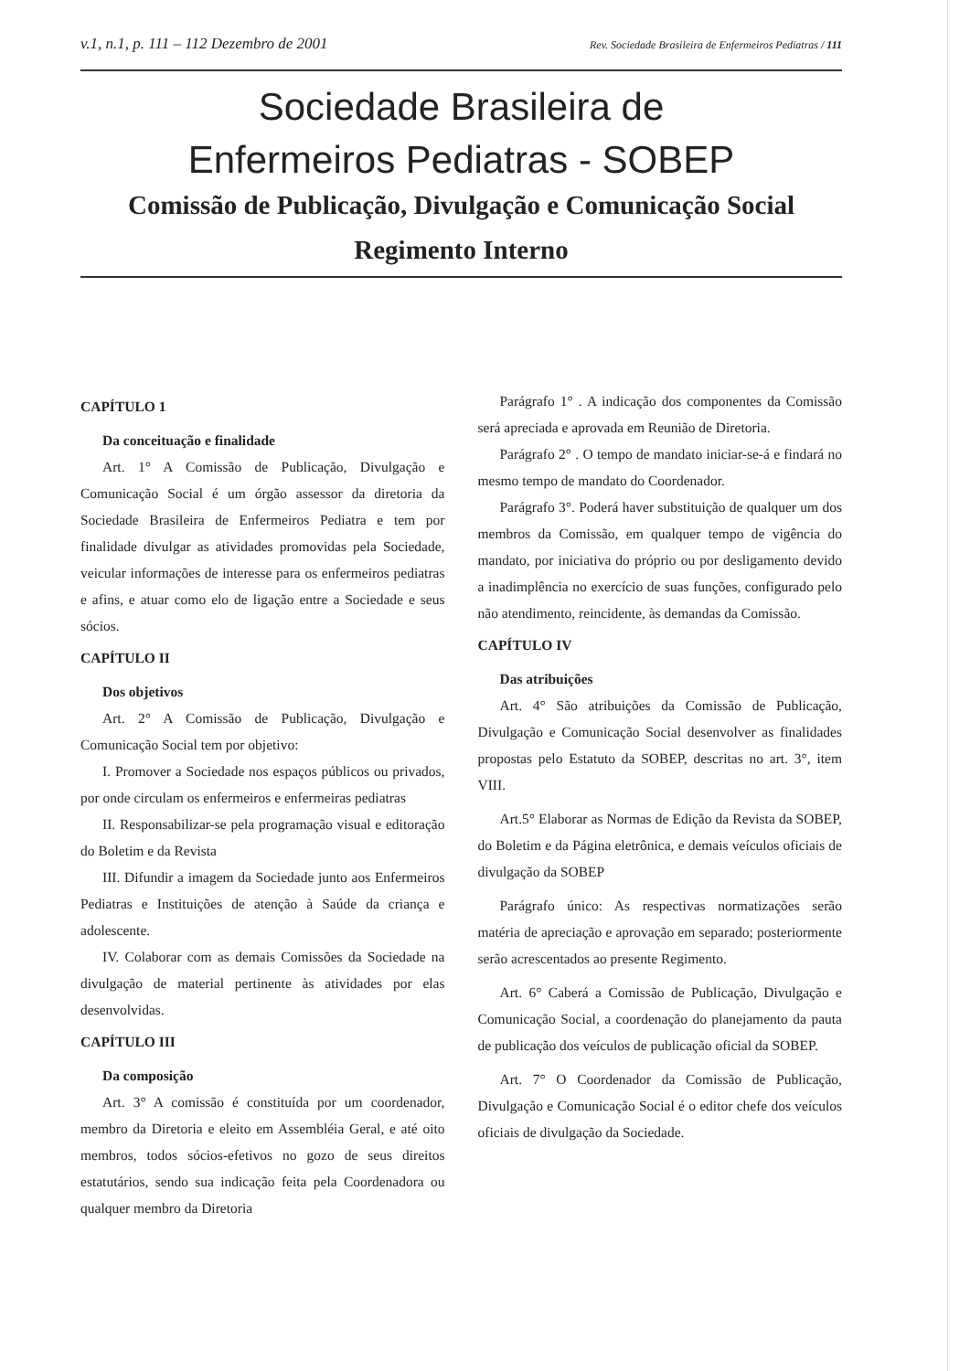v.1, n.1, p. 111 – 112 Dezembro de 2001 Rev. Sociedade Brasileira de Enfermeiros Pediatras / 111
Sociedade Brasileira de
Enfermeiros Pediatras - SOBEP
Comissão de Publicação, Divulgação e Comunicação Social
Regimento Interno
CAPÍTULO 1
Da conceituação e finalidade
Art. 1° A Comissão de Publicação, Divulgação e Comunicação Social é um órgão assessor da diretoria da Sociedade Brasileira de Enfermeiros Pediatra e tem por finalidade divulgar as atividades promovidas pela Sociedade, veicular informações de interesse para os enfermeiros pediatras e afins, e atuar como elo de ligação entre a Sociedade e seus sócios.
CAPÍTULO II
Dos objetivos
Art. 2° A Comissão de Publicação, Divulgação e Comunicação Social tem por objetivo:
I. Promover a Sociedade nos espaços públicos ou privados, por onde circulam os enfermeiros e enfermeiras pediatras
II. Responsabilizar-se pela programação visual e editoração do Boletim e da Revista
III. Difundir a imagem da Sociedade junto aos Enfermeiros Pediatras e Instituições de atenção à Saúde da criança e adolescente.
IV. Colaborar com as demais Comissões da Sociedade na divulgação de material pertinente às atividades por elas desenvolvidas.
CAPÍTULO III
Da composição
Art. 3° A comissão é constituída por um coordenador, membro da Diretoria e eleito em Assembléia Geral, e até oito membros, todos sócios-efetivos no gozo de seus direitos estatutários, sendo sua indicação feita pela Coordenadora ou qualquer membro da Diretoria
Parágrafo 1° . A indicação dos componentes da Comissão será apreciada e aprovada em Reunião de Diretoria.
Parágrafo 2° . O tempo de mandato iniciar-se-á e findará no mesmo tempo de mandato do Coordenador.
Parágrafo 3°. Poderá haver substituição de qualquer um dos membros da Comissão, em qualquer tempo de vigência do mandato, por iniciativa do próprio ou por desligamento devido a inadimplência no exercício de suas funções, configurado pelo não atendimento, reincidente, às demandas da Comissão.
CAPÍTULO IV
Das atribuições
Art. 4° São atribuições da Comissão de Publicação, Divulgação e Comunicação Social desenvolver as finalidades propostas pelo Estatuto da SOBEP, descritas no art. 3°, item VIII.
Art.5° Elaborar as Normas de Edição da Revista da SOBEP, do Boletim e da Página eletrônica, e demais veículos oficiais de divulgação da SOBEP
Parágrafo único: As respectivas normatizações serão matéria de apreciação e aprovação em separado; posteriormente serão acrescentados ao presente Regimento.
Art. 6° Caberá a Comissão de Publicação, Divulgação e Comunicação Social, a coordenação do planejamento da pauta de publicação dos veículos de publicação oficial da SOBEP.
Art. 7° O Coordenador da Comissão de Publicação, Divulgação e Comunicação Social é o editor chefe dos veículos oficiais de divulgação da Sociedade.